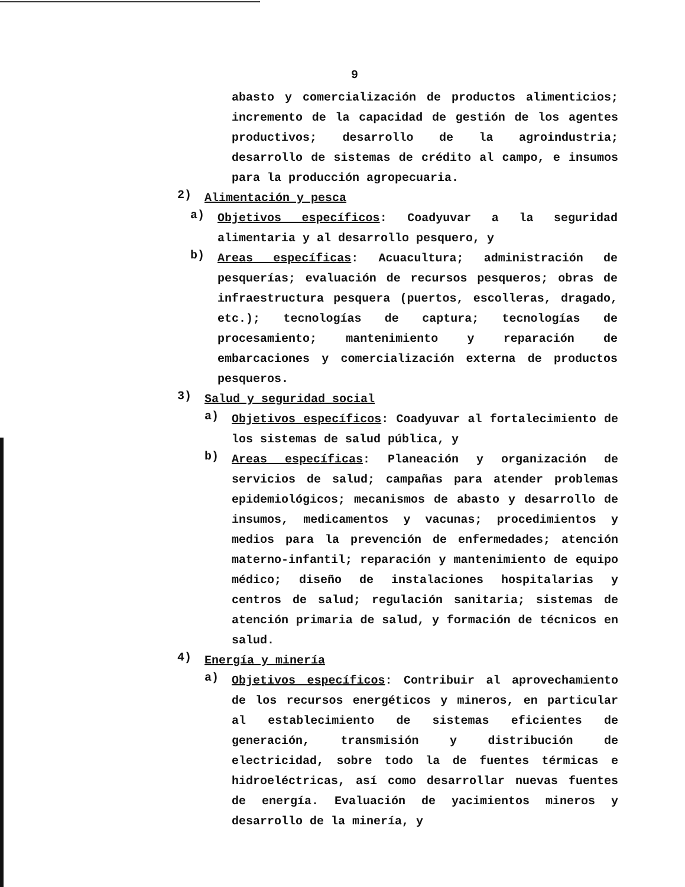9
abasto y comercialización de productos alimenticios; incremento de la capacidad de gestión de los agentes productivos; desarrollo de la agroindustria; desarrollo de sistemas de crédito al campo, e insumos para la producción agropecuaria.
2)
Alimentación y pesca
a)
Objetivos específicos: Coadyuvar a la seguridad alimentaria y al desarrollo pesquero, y
b)
Areas específicas: Acuacultura; administración de pesquerías; evaluación de recursos pesqueros; obras de infraestructura pesquera (puertos, escolleras, dragado, etc.); tecnologías de captura; tecnologías de procesamiento; mantenimiento y reparación de embarcaciones y comercialización externa de productos pesqueros.
3)
Salud y seguridad social
a)
Objetivos específicos: Coadyuvar al fortalecimiento de los sistemas de salud pública, y
b)
Areas específicas: Planeación y organización de servicios de salud; campañas para atender problemas epidemiológicos; mecanismos de abasto y desarrollo de insumos, medicamentos y vacunas; procedimientos y medios para la prevención de enfermedades; atención materno-infantil; reparación y mantenimiento de equipo médico; diseño de instalaciones hospitalarias y centros de salud; regulación sanitaria; sistemas de atención primaria de salud, y formación de técnicos en salud.
4)
Energía y minería
a)
Objetivos específicos: Contribuir al aprovechamiento de los recursos energéticos y mineros, en particular al establecimiento de sistemas eficientes de generación, transmisión y distribución de electricidad, sobre todo la de fuentes térmicas e hidroeléctricas, así como desarrollar nuevas fuentes de energía. Evaluación de yacimientos mineros y desarrollo de la minería, y